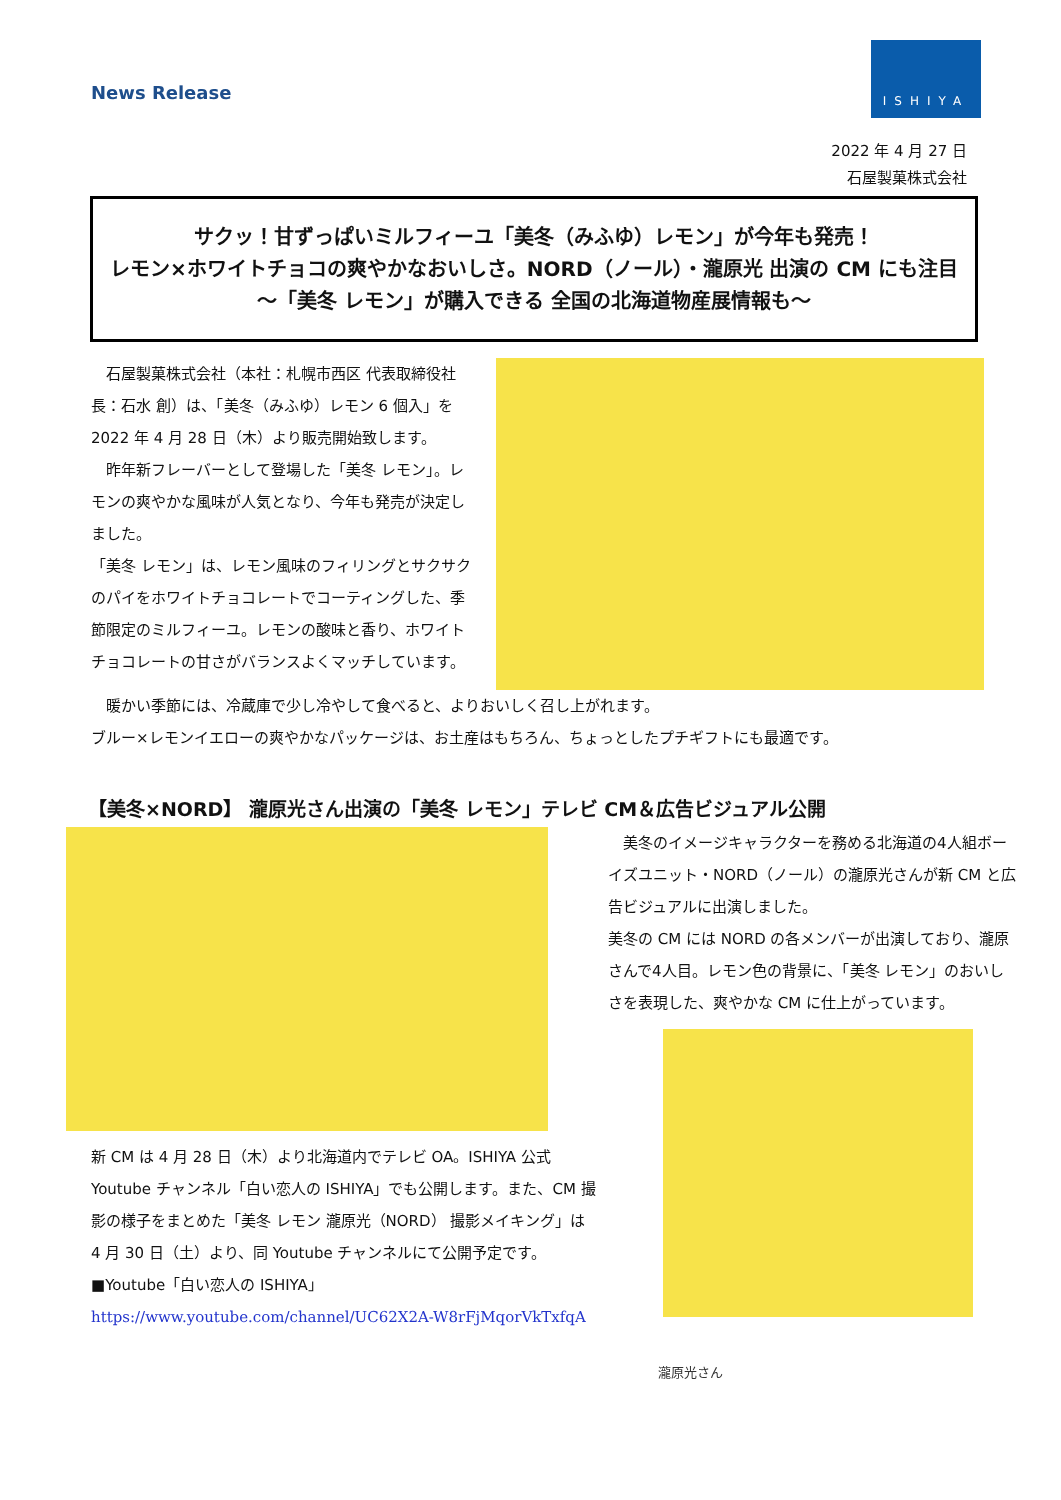News Release
ISHIYA
2022 年 4 月 27 日
石屋製菓株式会社
サクッ！甘ずっぱいミルフィーユ「美冬（みふゆ）レモン」が今年も発売！
レモン×ホワイトチョコの爽やかなおいしさ。NORD（ノール）・瀧原光 出演の CM にも注目
～「美冬 レモン」が購入できる 全国の北海道物産展情報も～
　石屋製菓株式会社（本社：札幌市西区 代表取締役社長：石水 創）は、「美冬（みふゆ）レモン 6 個入」を 2022 年 4 月 28 日（木）より販売開始致します。
　昨年新フレーバーとして登場した「美冬 レモン」。レモンの爽やかな風味が人気となり、今年も発売が決定しました。
「美冬 レモン」は、レモン風味のフィリングとサクサクのパイをホワイトチョコレートでコーティングした、季節限定のミルフィーユ。レモンの酸味と香り、ホワイトチョコレートの甘さがバランスよくマッチしています。
　暖かい季節には、冷蔵庫で少し冷やして食べると、よりおいしく召し上がれます。
ブルー×レモンイエローの爽やかなパッケージは、お土産はもちろん、ちょっとしたプチギフトにも最適です。
【美冬×NORD】 瀧原光さん出演の「美冬 レモン」テレビ CM＆広告ビジュアル公開
新 CM は 4 月 28 日（木）より北海道内でテレビ OA。ISHIYA 公式 Youtube チャンネル「白い恋人の ISHIYA」でも公開します。また、CM 撮影の様子をまとめた「美冬 レモン 瀧原光（NORD） 撮影メイキング」は 4 月 30 日（土）より、同 Youtube チャンネルにて公開予定です。
■Youtube「白い恋人の ISHIYA」
https://www.youtube.com/channel/UC62X2A-W8rFjMqorVkTxfqA
　美冬のイメージキャラクターを務める北海道の4人組ボーイズユニット・NORD（ノール）の瀧原光さんが新 CM と広告ビジュアルに出演しました。
美冬の CM には NORD の各メンバーが出演しており、瀧原さんで4人目。レモン色の背景に、「美冬 レモン」のおいしさを表現した、爽やかな CM に仕上がっています。
瀧原光さん